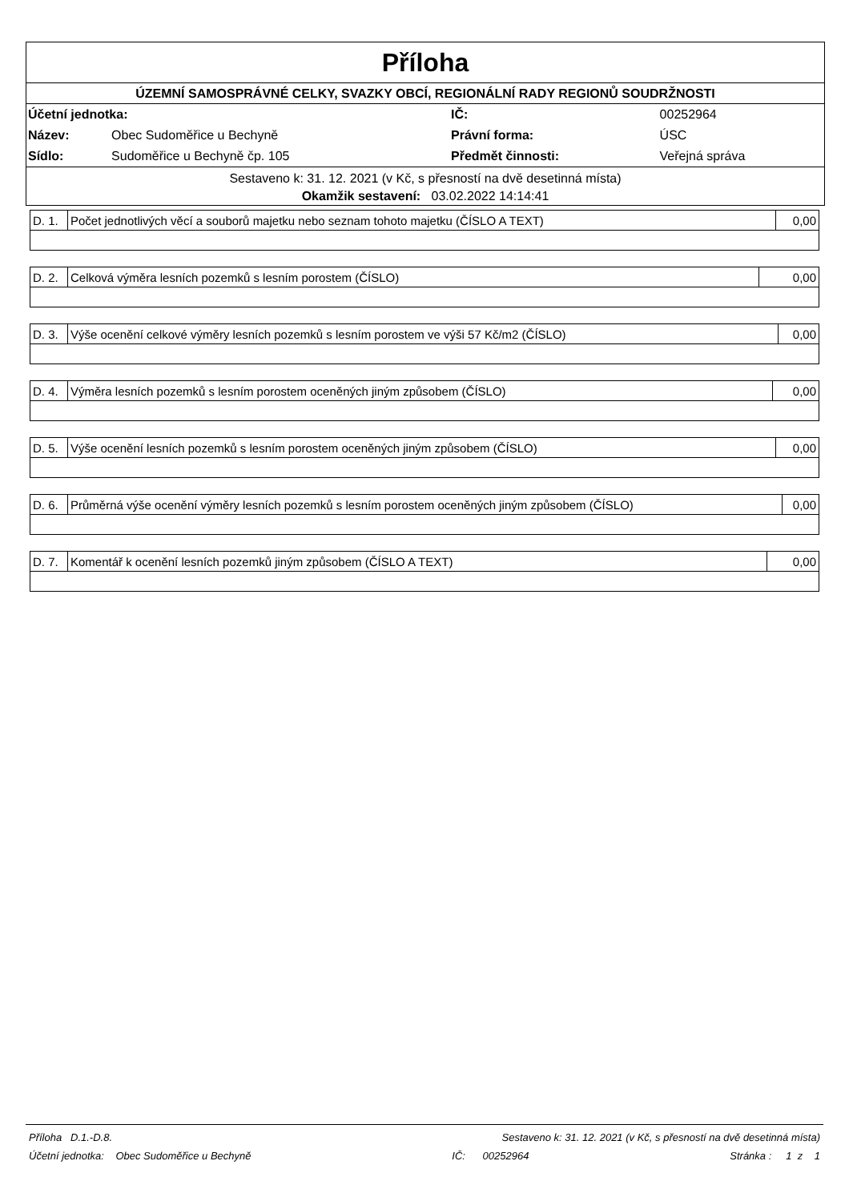Příloha
ÚZEMNÍ SAMOSPRÁVNÉ CELKY, SVAZKY OBCÍ, REGIONÁLNÍ RADY REGIONŮ SOUDRŽNOSTI
| Účetní jednotka: | | IČ: | 00252964 |
| Název: | Obec Sudoměřice u Bechyně | Právní forma: | ÚSC |
| Sídlo: | Sudoměřice u Bechyně čp. 105 | Předmět činnosti: | Veřejná správa |
Sestaveno k: 31. 12. 2021 (v Kč, s přesností na dvě desetinná místa)
Okamžik sestavení: 03.02.2022 14:14:41
| D. 1. | Počet jednotlivých věcí a souborů majetku nebo seznam tohoto majetku (ČÍSLO A TEXT) | 0,00 |
| D. 2. | Celková výměra lesních pozemků s lesním porostem (ČÍSLO) | 0,00 |
| D. 3. | Výše ocenění celkové výměry lesních pozemků s lesním porostem ve výši 57 Kč/m2 (ČÍSLO) | 0,00 |
| D. 4. | Výměra lesních pozemků s lesním porostem oceněných jiným způsobem (ČÍSLO) | 0,00 |
| D. 5. | Výše ocenění lesních pozemků s lesním porostem oceněných jiným způsobem (ČÍSLO) | 0,00 |
| D. 6. | Průměrná výše ocenění výměry lesních pozemků s lesním porostem oceněných jiným způsobem (ČÍSLO) | 0,00 |
| D. 7. | Komentář k ocenění lesních pozemků jiným způsobem (ČÍSLO A TEXT) | 0,00 |
Příloha D.1.-D.8. Sestaveno k: 31. 12. 2021 (v Kč, s přesností na dvě desetinná místa)
Účetní jednotka: Obec Sudoměřice u Bechyně IČ: 00252964 Stránka : 1 z 1